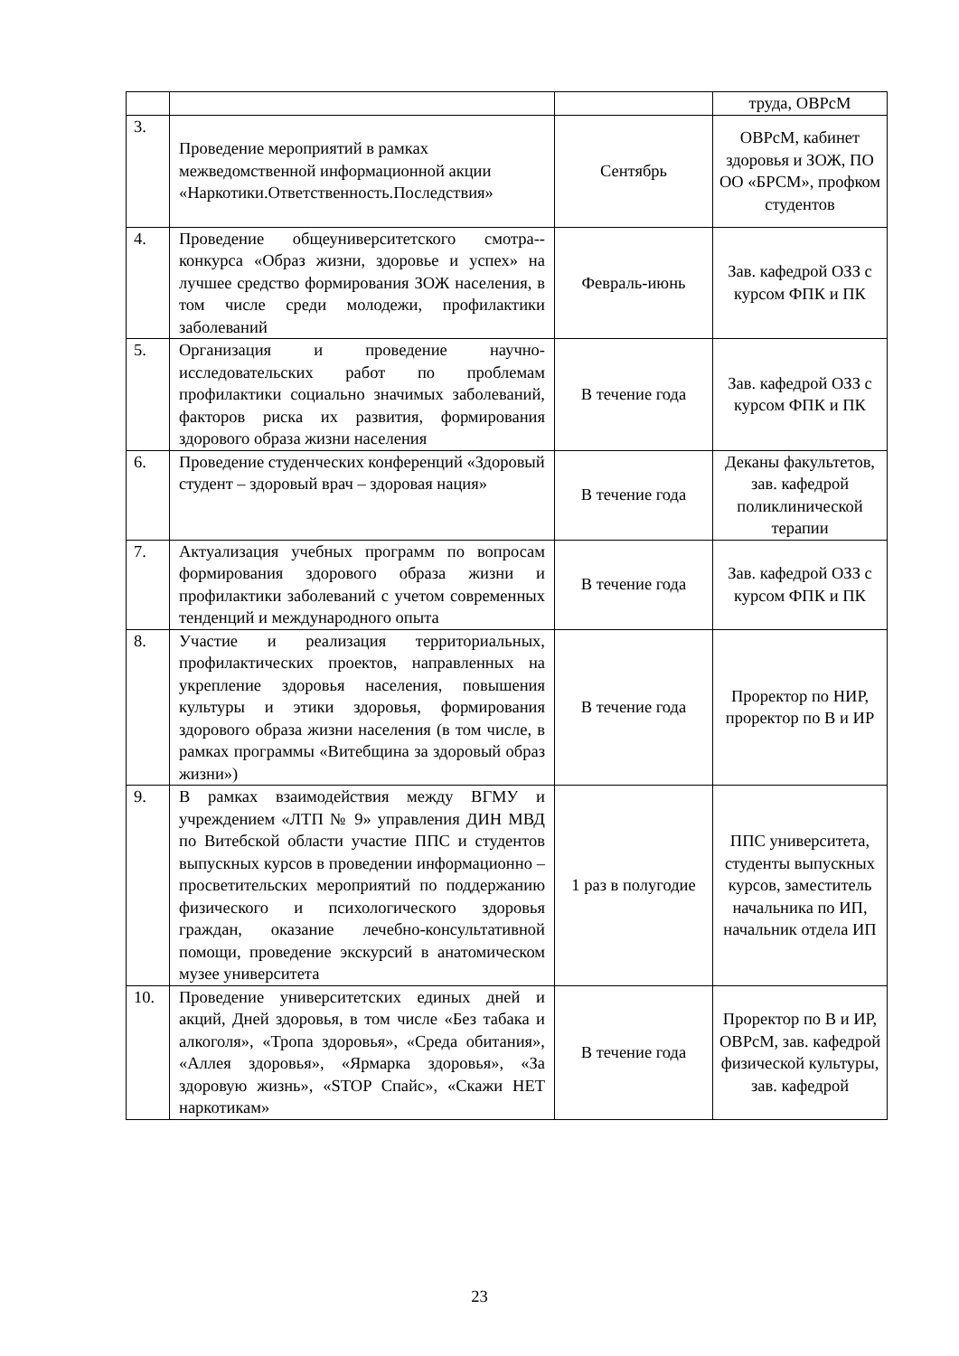| | | | труда, ОВРсМ |
| 3. | Проведение мероприятий в рамках межведомственной информационной акции «Наркотики.Ответственность.Последствия» | Сентябрь | ОВРсМ, кабинет здоровья и ЗОЖ, ПО ОО «БРСМ», профком студентов |
| 4. | Проведение общеуниверситетского смотра--конкурса «Образ жизни, здоровье и успех» на лучшее средство формирования ЗОЖ населения, в том числе среди молодежи, профилактики заболеваний | Февраль-июнь | Зав. кафедрой ОЗЗ с курсом ФПК и ПК |
| 5. | Организация и проведение научно-исследовательских работ по проблемам профилактики социально значимых заболеваний, факторов риска их развития, формирования здорового образа жизни населения | В течение года | Зав. кафедрой ОЗЗ с курсом ФПК и ПК |
| 6. | Проведение студенческих конференций «Здоровый студент – здоровый врач – здоровая нация» | В течение года | Деканы факультетов, зав. кафедрой поликлинической терапии |
| 7. | Актуализация учебных программ по вопросам формирования здорового образа жизни и профилактики заболеваний с учетом современных тенденций и международного опыта | В течение года | Зав. кафедрой ОЗЗ с курсом ФПК и ПК |
| 8. | Участие и реализация территориальных, профилактических проектов, направленных на укрепление здоровья населения, повышения культуры и этики здоровья, формирования здорового образа жизни населения (в том числе, в рамках программы «Витебщина за здоровый образ жизни») | В течение года | Проректор по НИР, проректор по В и ИР |
| 9. | В рамках взаимодействия между ВГМУ и учреждением «ЛТП № 9» управления ДИН МВД по Витебской области участие ППС и студентов выпускных курсов в проведении информационно – просветительских мероприятий по поддержанию физического и психологического здоровья граждан, оказание лечебно-консультативной помощи, проведение экскурсий в анатомическом музее университета | 1 раз в полугодие | ППС университета, студенты выпускных курсов, заместитель начальника по ИП, начальник отдела ИП |
| 10. | Проведение университетских единых дней и акций, Дней здоровья, в том числе «Без табака и алкоголя», «Тропа здоровья», «Среда обитания», «Аллея здоровья», «Ярмарка здоровья», «За здоровую жизнь», «STOP Спайс», «Скажи НЕТ наркотикам» | В течение года | Проректор по В и ИР, ОВРсМ, зав. кафедрой физической культуры, зав. кафедрой |
23